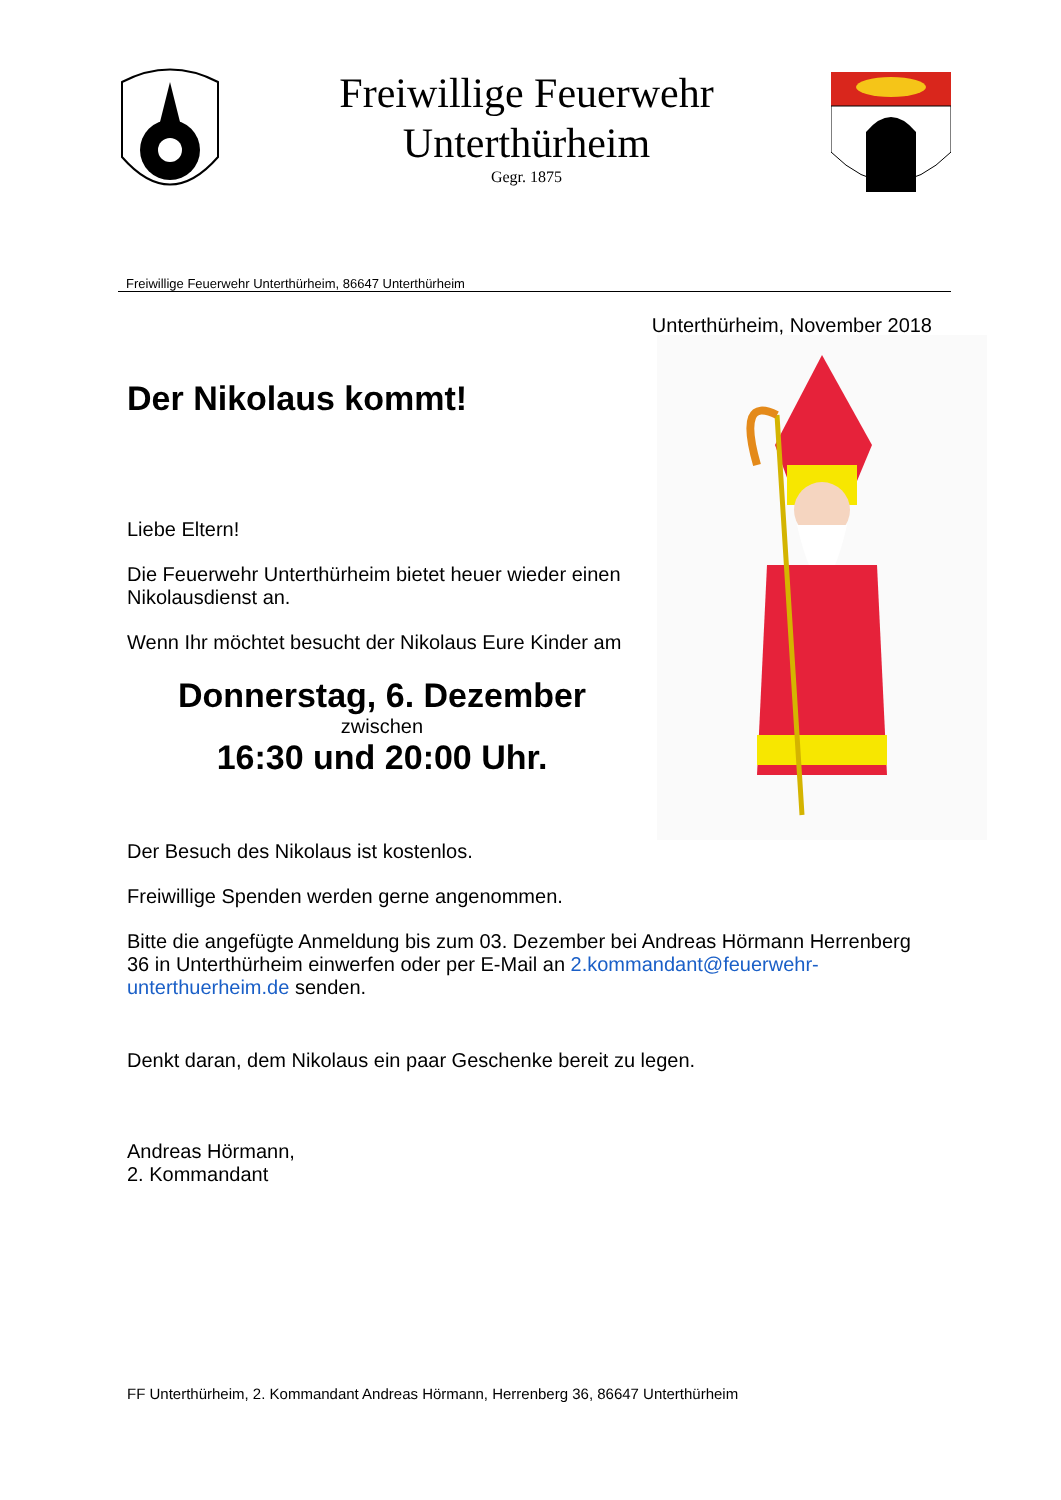Freiwillige Feuerwehr
Unterthürheim
Gegr. 1875
Freiwillige Feuerwehr Unterthürheim, 86647 Unterthürheim
Unterthürheim, November 2018
Der Nikolaus kommt!
Liebe Eltern!
Die Feuerwehr Unterthürheim bietet heuer wieder einen Nikolausdienst an.
Wenn Ihr möchtet besucht der Nikolaus Eure Kinder am
Donnerstag, 6. Dezember
zwischen
16:30 und 20:00 Uhr.
Der Besuch des Nikolaus ist kostenlos.
Freiwillige Spenden werden gerne angenommen.
Bitte die angefügte Anmeldung bis zum 03. Dezember bei Andreas Hörmann Herrenberg 36 in Unterthürheim einwerfen oder per E-Mail an 2.kommandant@feuerwehr-unterthuerheim.de senden.
Denkt daran, dem Nikolaus ein paar Geschenke bereit zu legen.
Andreas Hörmann,
2. Kommandant
FF Unterthürheim, 2. Kommandant Andreas Hörmann, Herrenberg 36, 86647 Unterthürheim